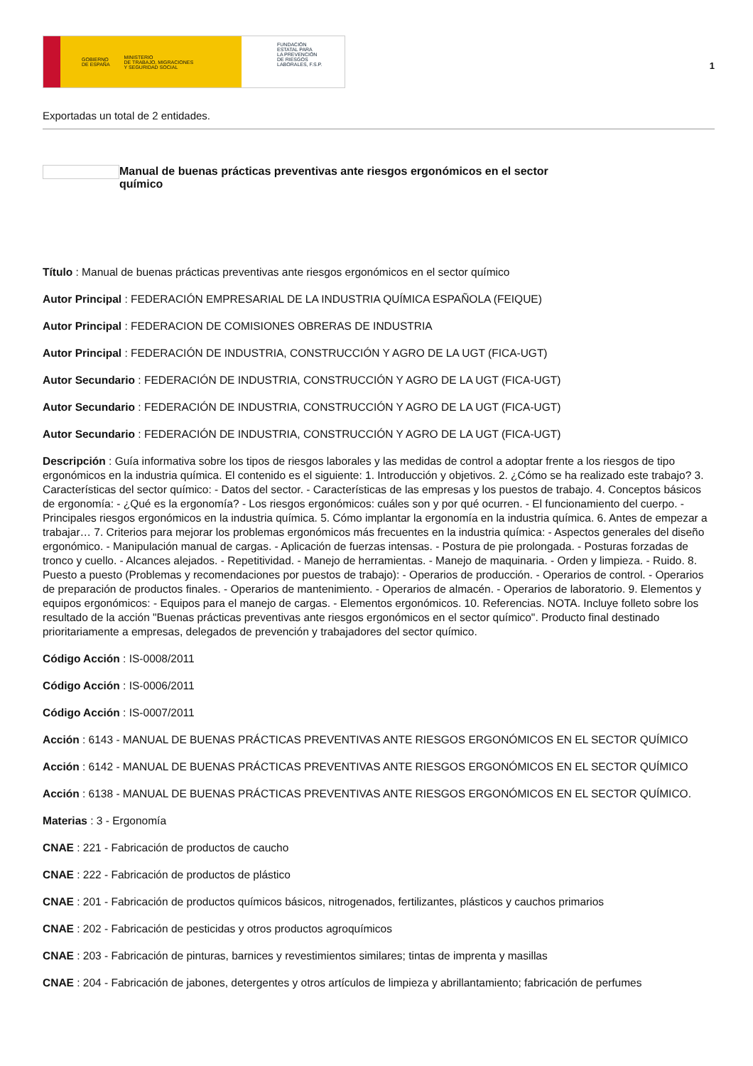GOBIERNO
DE ESPAÑA MINISTERIO
DE TRABAJO, MIGRACIONES
Y SEGURIDAD SOCIAL
FUNDACIÓN
ESTATAL PARA
LA PREVENCIÓN
DE RIESGOS
LABORALES, F.S.P.
1
Exportadas un total de 2 entidades.
Manual de buenas prácticas preventivas ante riesgos ergonómicos en el sector químico
Título : Manual de buenas prácticas preventivas ante riesgos ergonómicos en el sector químico
Autor Principal : FEDERACIÓN EMPRESARIAL DE LA INDUSTRIA QUÍMICA ESPAÑOLA (FEIQUE)
Autor Principal : FEDERACION DE COMISIONES OBRERAS DE INDUSTRIA
Autor Principal : FEDERACIÓN DE INDUSTRIA, CONSTRUCCIÓN Y AGRO DE LA UGT (FICA-UGT)
Autor Secundario : FEDERACIÓN DE INDUSTRIA, CONSTRUCCIÓN Y AGRO DE LA UGT (FICA-UGT)
Autor Secundario : FEDERACIÓN DE INDUSTRIA, CONSTRUCCIÓN Y AGRO DE LA UGT (FICA-UGT)
Autor Secundario : FEDERACIÓN DE INDUSTRIA, CONSTRUCCIÓN Y AGRO DE LA UGT (FICA-UGT)
Descripción : Guía informativa sobre los tipos de riesgos laborales y las medidas de control a adoptar frente a los riesgos de tipo ergonómicos en la industria química. El contenido es el siguiente: 1. Introducción y objetivos. 2. ¿Cómo se ha realizado este trabajo? 3. Características del sector químico: - Datos del sector. - Características de las empresas y los puestos de trabajo. 4. Conceptos básicos de ergonomía: - ¿Qué es la ergonomía? - Los riesgos ergonómicos: cuáles son y por qué ocurren. - El funcionamiento del cuerpo. - Principales riesgos ergonómicos en la industria química. 5. Cómo implantar la ergonomía en la industria química. 6. Antes de empezar a trabajar… 7. Criterios para mejorar los problemas ergonómicos más frecuentes en la industria química: - Aspectos generales del diseño ergonómico. - Manipulación manual de cargas. - Aplicación de fuerzas intensas. - Postura de pie prolongada. - Posturas forzadas de tronco y cuello. - Alcances alejados. - Repetitividad. - Manejo de herramientas. - Manejo de maquinaria. - Orden y limpieza. - Ruido. 8. Puesto a puesto (Problemas y recomendaciones por puestos de trabajo): - Operarios de producción. - Operarios de control. - Operarios de preparación de productos finales. - Operarios de mantenimiento. - Operarios de almacén. - Operarios de laboratorio. 9. Elementos y equipos ergonómicos: - Equipos para el manejo de cargas. - Elementos ergonómicos. 10. Referencias. NOTA. Incluye folleto sobre los resultado de la acción "Buenas prácticas preventivas ante riesgos ergonómicos en el sector químico". Producto final destinado prioritariamente a empresas, delegados de prevención y trabajadores del sector químico.
Código Acción : IS-0008/2011
Código Acción : IS-0006/2011
Código Acción : IS-0007/2011
Acción : 6143 - MANUAL DE BUENAS PRÁCTICAS PREVENTIVAS ANTE RIESGOS ERGONÓMICOS EN EL SECTOR QUÍMICO
Acción : 6142 - MANUAL DE BUENAS PRÁCTICAS PREVENTIVAS ANTE RIESGOS ERGONÓMICOS EN EL SECTOR QUÍMICO
Acción : 6138 - MANUAL DE BUENAS PRÁCTICAS PREVENTIVAS ANTE RIESGOS ERGONÓMICOS EN EL SECTOR QUÍMICO.
Materias : 3 - Ergonomía
CNAE : 221 - Fabricación de productos de caucho
CNAE : 222 - Fabricación de productos de plástico
CNAE : 201 - Fabricación de productos químicos básicos, nitrogenados, fertilizantes, plásticos y cauchos primarios
CNAE : 202 - Fabricación de pesticidas y otros productos agroquímicos
CNAE : 203 - Fabricación de pinturas, barnices y revestimientos similares; tintas de imprenta y masillas
CNAE : 204 - Fabricación de jabones, detergentes y otros artículos de limpieza y abrillantamiento; fabricación de perfumes